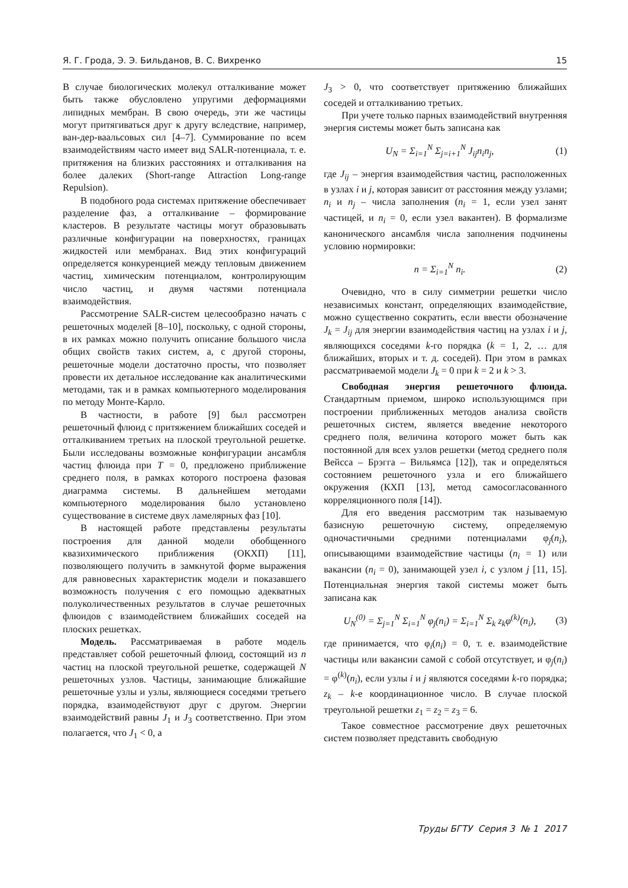Я. Г. Грода, Э. Э. Бильданов, В. С. Вихренко 15
В случае биологических молекул отталкивание может быть также обусловлено упругими деформациями липидных мембран. В свою очередь, эти же частицы могут притягиваться друг к другу вследствие, например, ван-дер-ваальсовых сил [4–7]. Суммирование по всем взаимодействиям часто имеет вид SALR-потенциала, т. е. притяжения на близких расстояниях и отталкивания на более далеких (Short-range Attraction Long-range Repulsion).
В подобного рода системах притяжение обеспечивает разделение фаз, а отталкивание – формирование кластеров. В результате частицы могут образовывать различные конфигурации на поверхностях, границах жидкостей или мембранах. Вид этих конфигураций определяется конкуренцией между тепловым движением частиц, химическим потенциалом, контролирующим число частиц, и двумя частями потенциала взаимодействия.
Рассмотрение SALR-систем целесообразно начать с решеточных моделей [8–10], поскольку, с одной стороны, в их рамках можно получить описание большого числа общих свойств таких систем, а, с другой стороны, решеточные модели достаточно просты, что позволяет провести их детальное исследование как аналитическими методами, так и в рамках компьютерного моделирования по методу Монте-Карло.
В частности, в работе [9] был рассмотрен решеточный флюид с притяжением ближайших соседей и отталкиванием третьих на плоской треугольной решетке. Были исследованы возможные конфигурации ансамбля частиц флюида при T = 0, предложено приближение среднего поля, в рамках которого построена фазовая диаграмма системы. В дальнейшем методами компьютерного моделирования было установлено существование в системе двух ламелярных фаз [10].
В настоящей работе представлены результаты построения для данной модели обобщенного квазихимического приближения (ОКХП) [11], позволяющего получить в замкнутой форме выражения для равновесных характеристик модели и показавшего возможность получения с его помощью адекватных полуколичественных результатов в случае решеточных флюидов с взаимодействием ближайших соседей на плоских решетках.
Модель. Рассматриваемая в работе модель представляет собой решеточный флюид, состоящий из n частиц на плоской треугольной решетке, содержащей N решеточных узлов. Частицы, занимающие ближайшие решеточные узлы и узлы, являющиеся соседями третьего порядка, взаимодействуют друг с другом. Энергии взаимодействий равны J<sub>1</sub> и J<sub>3</sub> соответственно. При этом полагается, что J<sub>1</sub> < 0, а
J<sub>3</sub> > 0, что соответствует притяжению ближайших соседей и отталкиванию третьих.
При учете только парных взаимодействий внутренняя энергия системы может быть записана как
U<sub>N</sub> = Σ<sub>i=1</sub><sup>N</sup> Σ<sub>j=i+1</sub><sup>N</sup> J<sub>ij</sub>n<sub>i</sub>n<sub>j</sub>, (1)
где J<sub>ij</sub> – энергия взаимодействия частиц, расположенных в узлах i и j, которая зависит от расстояния между узлами; n<sub>i</sub> и n<sub>j</sub> – числа заполнения (n<sub>i</sub> = 1, если узел занят частицей, и n<sub>i</sub> = 0, если узел вакантен). В формализме канонического ансамбля числа заполнения подчинены условию нормировки:
n = Σ<sub>i=1</sub><sup>N</sup> n<sub>i</sub>. (2)
Очевидно, что в силу симметрии решетки число независимых констант, определяющих взаимодействие, можно существенно сократить, если ввести обозначение J<sub>k</sub> = J<sub>ij</sub> для энергии взаимодействия частиц на узлах i и j, являющихся соседями k-го порядка (k = 1, 2, … для ближайших, вторых и т. д. соседей). При этом в рамках рассматриваемой модели J<sub>k</sub> = 0 при k = 2 и k > 3.
Свободная энергия решеточного флюида. Стандартным приемом, широко использующимся при построении приближенных методов анализа свойств решеточных систем, является введение некоторого среднего поля, величина которого может быть как постоянной для всех узлов решетки (метод среднего поля Вейсса – Брэгга – Вильямса [12]), так и определяться состоянием решеточного узла и его ближайшего окружения (КХП [13], метод самосогласованного корреляционного поля [14]).
Для его введения рассмотрим так называемую базисную решеточную систему, определяемую одночастичными средними потенциалами φ<sub>j</sub>(n<sub>i</sub>), описывающими взаимодействие частицы (n<sub>i</sub> = 1) или вакансии (n<sub>i</sub> = 0), занимающей узел i, с узлом j [11, 15]. Потенциальная энергия такой системы может быть записана как
U<sub>N</sub><sup>(0)</sup> = Σ<sub>j=1</sub><sup>N</sup> Σ<sub>i=1</sub><sup>N</sup> φ<sub>j</sub>(n<sub>i</sub>) = Σ<sub>i=1</sub><sup>N</sup> Σ<sub>k</sub> z<sub>k</sub>φ<sup>(k)</sup>(n<sub>i</sub>), (3)
где принимается, что φ<sub>i</sub>(n<sub>i</sub>) = 0, т. е. взаимодействие частицы или вакансии самой с собой отсутствует, и φ<sub>j</sub>(n<sub>i</sub>) = φ<sup>(k)</sup>(n<sub>i</sub>), если узлы i и j являются соседями k-го порядка; z<sub>k</sub> – k-е координационное число. В случае плоской треугольной решетки z<sub>1</sub> = z<sub>2</sub> = z<sub>3</sub> = 6.
Такое совместное рассмотрение двух решеточных систем позволяет представить свободную
Труды БГТУ Серия 3 № 1 2017